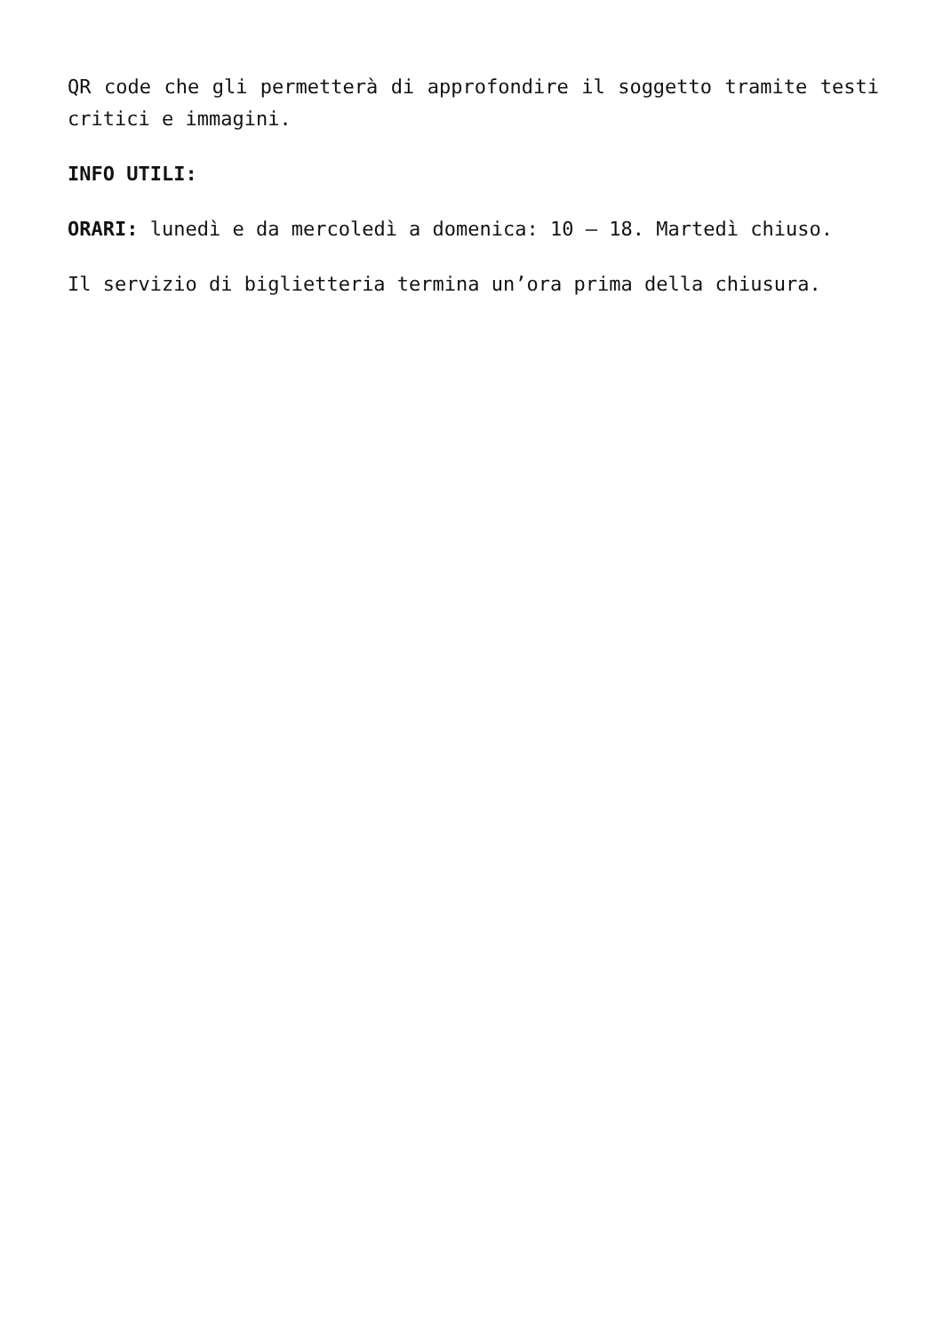QR code che gli permetterà di approfondire il soggetto tramite testi critici e immagini.
INFO UTILI:
ORARI: lunedì e da mercoledì a domenica: 10 – 18. Martedì chiuso.
Il servizio di biglietteria termina un’ora prima della chiusura.